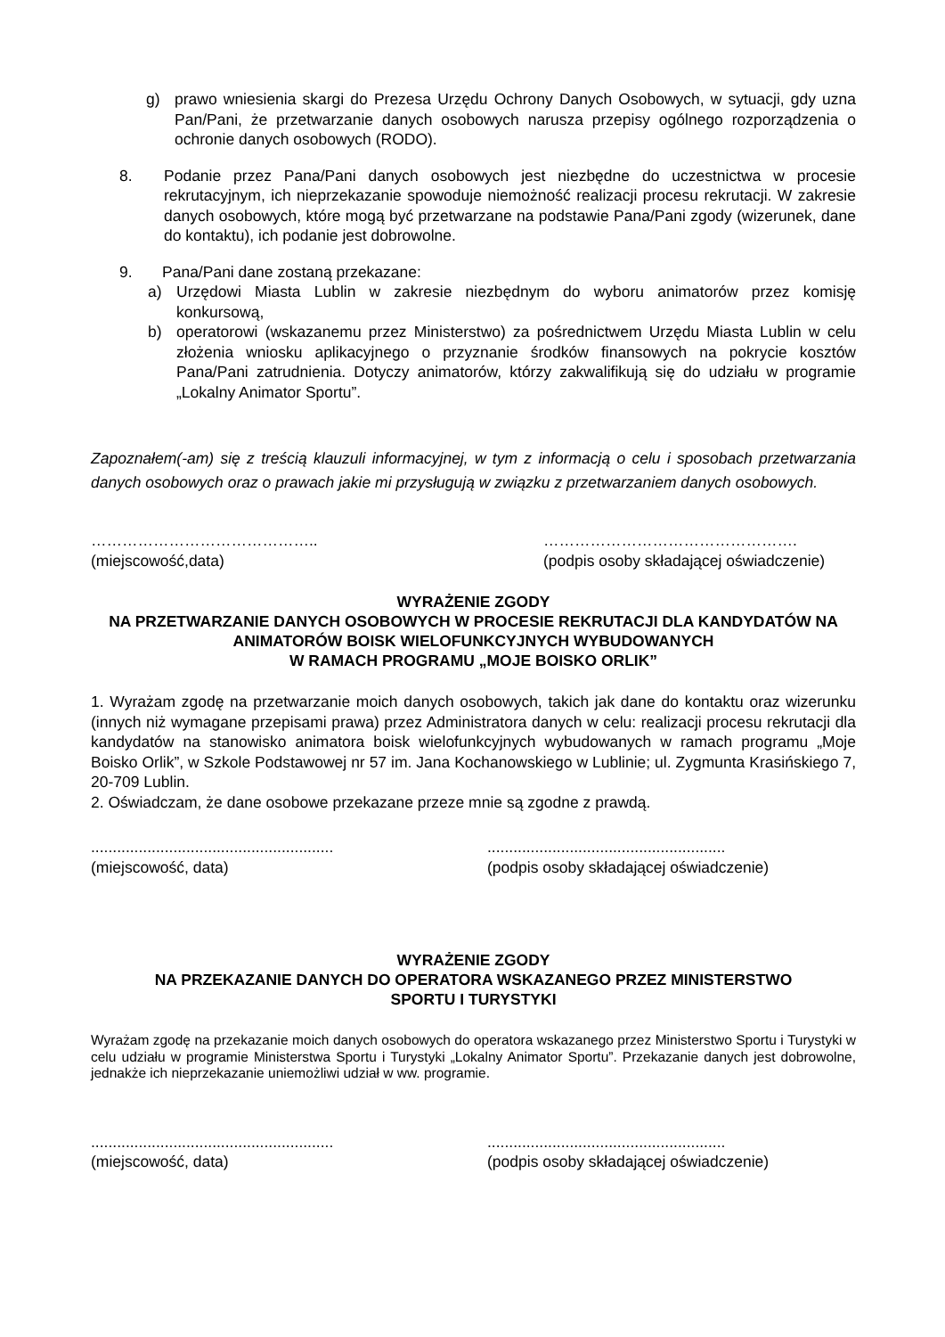g) prawo wniesienia skargi do Prezesa Urzędu Ochrony Danych Osobowych, w sytuacji, gdy uzna Pan/Pani, że przetwarzanie danych osobowych narusza przepisy ogólnego rozporządzenia o ochronie danych osobowych (RODO).
8. Podanie przez Pana/Pani danych osobowych jest niezbędne do uczestnictwa w procesie rekrutacyjnym, ich nieprzekazanie spowoduje niemożność realizacji procesu rekrutacji. W zakresie danych osobowych, które mogą być przetwarzane na podstawie Pana/Pani zgody (wizerunek, dane do kontaktu), ich podanie jest dobrowolne.
9. Pana/Pani dane zostaną przekazane:
a) Urzędowi Miasta Lublin w zakresie niezbędnym do wyboru animatorów przez komisję konkursową,
b) operatorowi (wskazanemu przez Ministerstwo) za pośrednictwem Urzędu Miasta Lublin w celu złożenia wniosku aplikacyjnego o przyznanie środków finansowych na pokrycie kosztów Pana/Pani zatrudnienia. Dotyczy animatorów, którzy zakwalifikują się do udziału w programie „Lokalny Animator Sportu”.
Zapoznałem(-am) się z treścią klauzuli informacyjnej, w tym z informacją o celu i sposobach przetwarzania danych osobowych oraz o prawach jakie mi przysługują w związku z przetwarzaniem danych osobowych.
……………………………………..
(miejscowość,data)
………………………………………….
(podpis osoby składającej oświadczenie)
WYRAŻENIE ZGODY
NA PRZETWARZANIE DANYCH OSOBOWYCH W PROCESIE REKRUTACJI DLA KANDYDATÓW NA ANIMATORÓW BOISK WIELOFUNKCYJNYCH WYBUDOWANYCH
W RAMACH PROGRAMU „MOJE BOISKO ORLIK”
1. Wyrażam zgodę na przetwarzanie moich danych osobowych, takich jak dane do kontaktu oraz wizerunku (innych niż wymagane przepisami prawa) przez Administratora danych w celu: realizacji procesu rekrutacji dla kandydatów na stanowisko animatora boisk wielofunkcyjnych wybudowanych w ramach programu „Moje Boisko Orlik”, w Szkole Podstawowej nr 57 im. Jana Kochanowskiego w Lublinie; ul. Zygmunta Krasińskiego 7, 20-709 Lublin.
2. Oświadczam, że dane osobowe przekazane przeze mnie są zgodne z prawdą.
........................................................
(miejscowość, data)
.......................................................
(podpis osoby składającej oświadczenie)
WYRAŻENIE ZGODY
NA PRZEKAZANIE DANYCH DO OPERATORA WSKAZANEGO PRZEZ MINISTERSTWO
SPORTU I TURYSTYKI
Wyrażam zgodę na przekazanie moich danych osobowych do operatora wskazanego przez Ministerstwo Sportu i Turystyki w celu udziału w programie Ministerstwa Sportu i Turystyki „Lokalny Animator Sportu”. Przekazanie danych jest dobrowolne, jednakże ich nieprzekazanie uniemożliwi udział w ww. programie.
........................................................
(miejscowość, data)
.......................................................
(podpis osoby składającej oświadczenie)